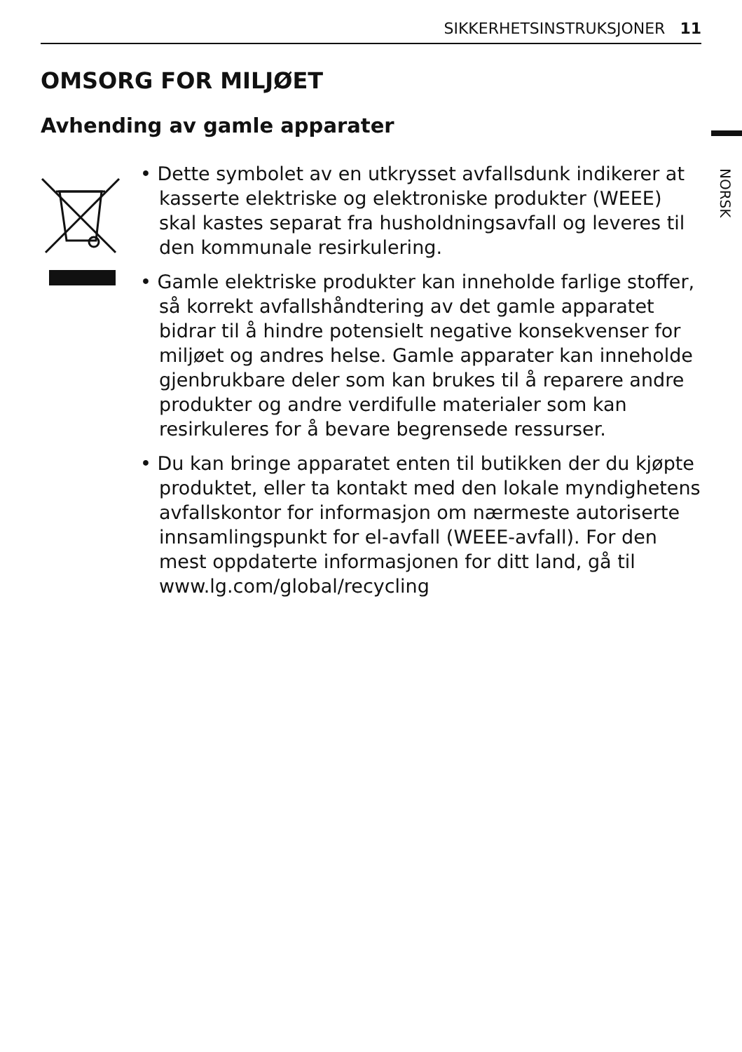SIKKERHETSINSTRUKSJONER 11
OMSORG FOR MILJØET
Avhending av gamle apparater
• Dette symbolet av en utkrysset avfallsdunk indikerer at kasserte elektriske og elektroniske produkter (WEEE) skal kastes separat fra husholdningsavfall og leveres til den kommunale resirkulering.
• Gamle elektriske produkter kan inneholde farlige stoffer, så korrekt avfallshåndtering av det gamle apparatet bidrar til å hindre potensielt negative konsekvenser for miljøet og andres helse. Gamle apparater kan inneholde gjenbrukbare deler som kan brukes til å reparere andre produkter og andre verdifulle materialer som kan resirkuleres for å bevare begrensede ressurser.
• Du kan bringe apparatet enten til butikken der du kjøpte produktet, eller ta kontakt med den lokale myndighetens avfallskontor for informasjon om nærmeste autoriserte innsamlingspunkt for el-avfall (WEEE-avfall). For den mest oppdaterte informasjonen for ditt land, gå til www.lg.com/global/recycling
NORSK